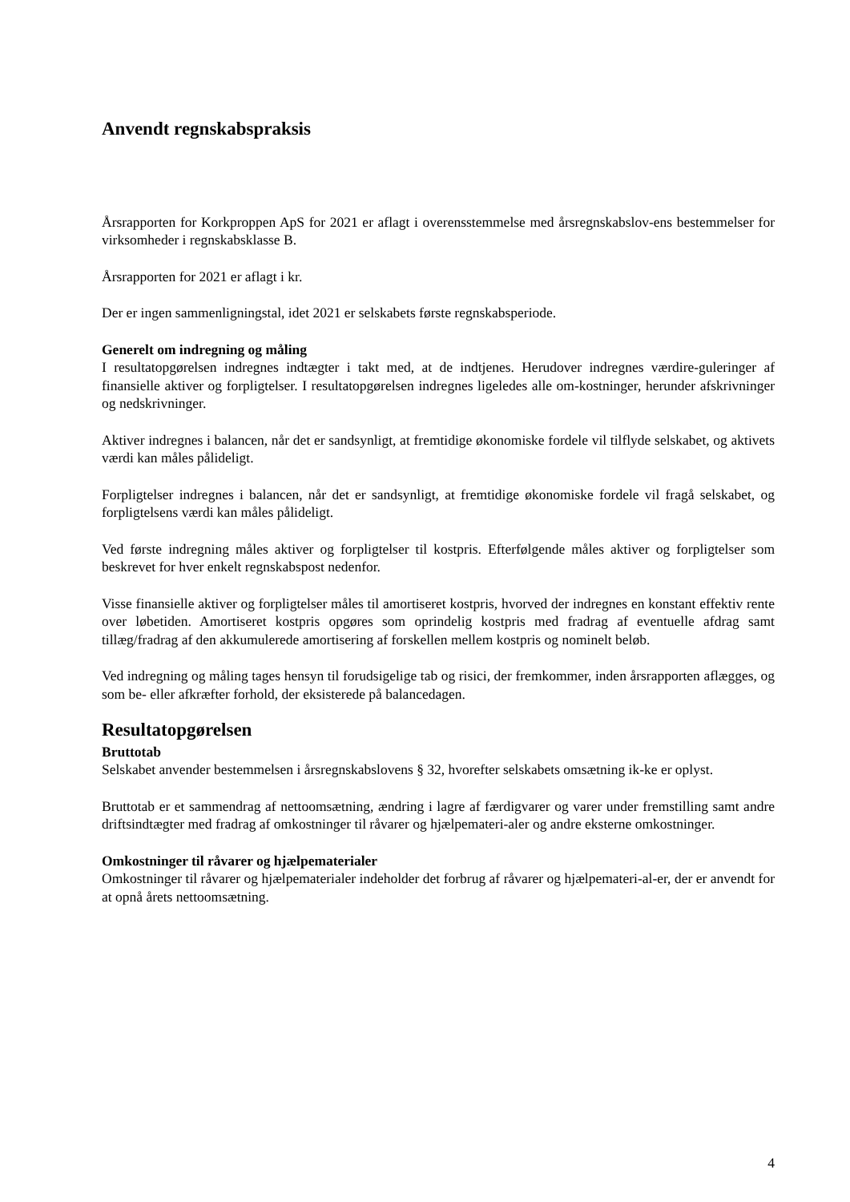Anvendt regnskabspraksis
Årsrapporten for Korkproppen ApS for 2021 er aflagt i overensstemmelse med årsregnskabslov-ens bestemmelser for virksomheder i regnskabsklasse B.
Årsrapporten for 2021 er aflagt i kr.
Der er ingen sammenligningstal, idet 2021 er selskabets første regnskabsperiode.
Generelt om indregning og måling
I resultatopgørelsen indregnes indtægter i takt med, at de indtjenes. Herudover indregnes værdire-guleringer af finansielle aktiver og forpligtelser. I resultatopgørelsen indregnes ligeledes alle om-kostninger, herunder afskrivninger og nedskrivninger.
Aktiver indregnes i balancen, når det er sandsynligt, at fremtidige økonomiske fordele vil tilflyde selskabet, og aktivets værdi kan måles pålideligt.
Forpligtelser indregnes i balancen, når det er sandsynligt, at fremtidige økonomiske fordele vil fragå selskabet, og forpligtelsens værdi kan måles pålideligt.
Ved første indregning måles aktiver og forpligtelser til kostpris. Efterfølgende måles aktiver og forpligtelser som beskrevet for hver enkelt regnskabspost nedenfor.
Visse finansielle aktiver og forpligtelser måles til amortiseret kostpris, hvorved der indregnes en konstant effektiv rente over løbetiden. Amortiseret kostpris opgøres som oprindelig kostpris med fradrag af eventuelle afdrag samt tillæg/fradrag af den akkumulerede amortisering af forskellen mellem kostpris og nominelt beløb.
Ved indregning og måling tages hensyn til forudsigelige tab og risici, der fremkommer, inden årsrapporten aflægges, og som be- eller afkræfter forhold, der eksisterede på balancedagen.
Resultatopgørelsen
Bruttotab
Selskabet anvender bestemmelsen i årsregnskabslovens § 32, hvorefter selskabets omsætning ik-ke er oplyst.
Bruttotab er et sammendrag af nettoomsætning, ændring i lagre af færdigvarer og varer under fremstilling samt andre driftsindtægter med fradrag af omkostninger til råvarer og hjælpemateri-aler og andre eksterne omkostninger.
Omkostninger til råvarer og hjælpematerialer
Omkostninger til råvarer og hjælpematerialer indeholder det forbrug af råvarer og hjælpemateri-al-er, der er anvendt for at opnå årets nettoomsætning.
4